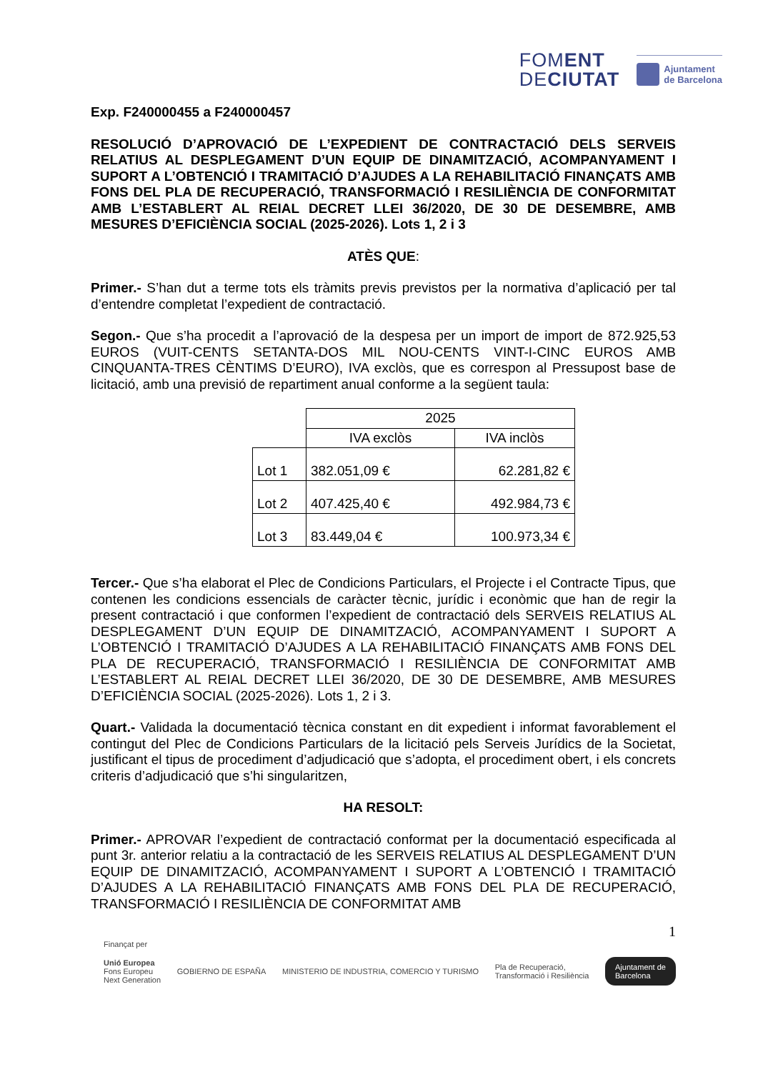FOMENT
DECIUTAT
Ajuntament
de Barcelona
Exp. F240000455 a F240000457
RESOLUCIÓ D’APROVACIÓ DE L’EXPEDIENT DE CONTRACTACIÓ DELS SERVEIS RELATIUS AL DESPLEGAMENT D’UN EQUIP DE DINAMITZACIÓ, ACOMPANYAMENT I SUPORT A L’OBTENCIÓ I TRAMITACIÓ D’AJUDES A LA REHABILITACIÓ FINANÇATS AMB FONS DEL PLA DE RECUPERACIÓ, TRANSFORMACIÓ I RESILIÈNCIA DE CONFORMITAT AMB L’ESTABLERT AL REIAL DECRET LLEI 36/2020, DE 30 DE DESEMBRE, AMB MESURES D’EFICIÈNCIA SOCIAL (2025-2026). Lots 1, 2 i 3
ATÈS QUE:
Primer.- S’han dut a terme tots els tràmits previs previstos per la normativa d’aplicació per tal d’entendre completat l’expedient de contractació.
Segon.- Que s’ha procedit a l’aprovació de la despesa per un import de import de 872.925,53 EUROS (VUIT-CENTS SETANTA-DOS MIL NOU-CENTS VINT-I-CINC EUROS AMB CINQUANTA-TRES CÈNTIMS D’EURO), IVA exclòs, que es correspon al Pressupost base de licitació, amb una previsió de repartiment anual conforme a la següent taula:
| | 2025 | |
| | IVA exclòs | IVA inclòs |
| Lot 1 | 382.051,09 € | 62.281,82 € |
| Lot 2 | 407.425,40 € | 492.984,73 € |
| Lot 3 | 83.449,04 € | 100.973,34 € |
Tercer.- Que s’ha elaborat el Plec de Condicions Particulars, el Projecte i el Contracte Tipus, que contenen les condicions essencials de caràcter tècnic, jurídic i econòmic que han de regir la present contractació i que conformen l’expedient de contractació dels SERVEIS RELATIUS AL DESPLEGAMENT D’UN EQUIP DE DINAMITZACIÓ, ACOMPANYAMENT I SUPORT A L’OBTENCIÓ I TRAMITACIÓ D’AJUDES A LA REHABILITACIÓ FINANÇATS AMB FONS DEL PLA DE RECUPERACIÓ, TRANSFORMACIÓ I RESILIÈNCIA DE CONFORMITAT AMB L’ESTABLERT AL REIAL DECRET LLEI 36/2020, DE 30 DE DESEMBRE, AMB MESURES D’EFICIÈNCIA SOCIAL (2025-2026). Lots 1, 2 i 3.
Quart.- Validada la documentació tècnica constant en dit expedient i informat favorablement el contingut del Plec de Condicions Particulars de la licitació pels Serveis Jurídics de la Societat, justificant el tipus de procediment d’adjudicació que s’adopta, el procediment obert, i els concrets criteris d’adjudicació que s’hi singularitzen,
HA RESOLT:
Primer.- APROVAR l’expedient de contractació conformat per la documentació especificada al punt 3r. anterior relatiu a la contractació de les SERVEIS RELATIUS AL DESPLEGAMENT D’UN EQUIP DE DINAMITZACIÓ, ACOMPANYAMENT I SUPORT A L’OBTENCIÓ I TRAMITACIÓ D’AJUDES A LA REHABILITACIÓ FINANÇATS AMB FONS DEL PLA DE RECUPERACIÓ, TRANSFORMACIÓ I RESILIÈNCIA DE CONFORMITAT AMB
1
Finançat per
Unió Europea
Fons Europeu
Next Generation
GOBIERNO DE ESPAÑA
MINISTERIO DE INDUSTRIA, COMERCIO Y TURISMO
Pla de Recuperació,
Transformació i Resiliència
Ajuntament de
Barcelona